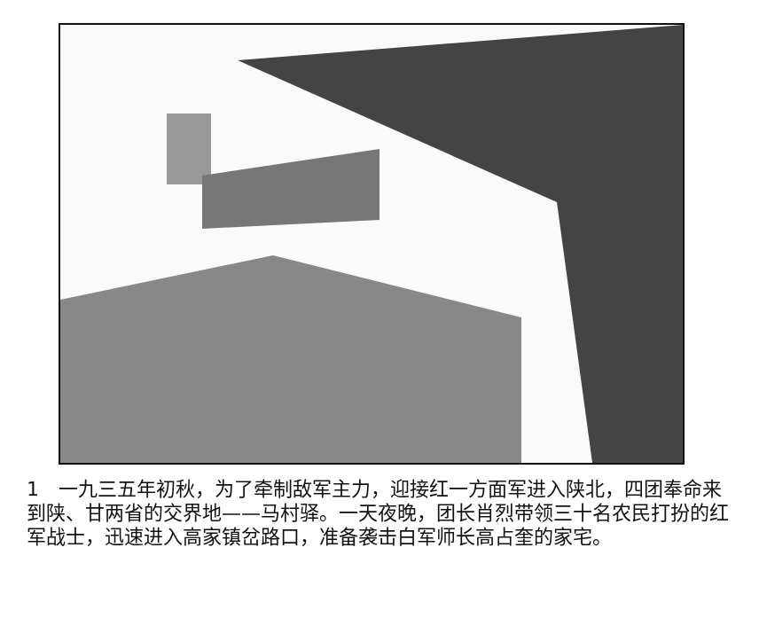1　一九三五年初秋，为了牵制敌军主力，迎接红一方面军进入陕北，四团奉命来到陕、甘两省的交界地——马村驿。一天夜晚，团长肖烈带领三十名农民打扮的红军战士，迅速进入高家镇岔路口，准备袭击白军师长高占奎的家宅。